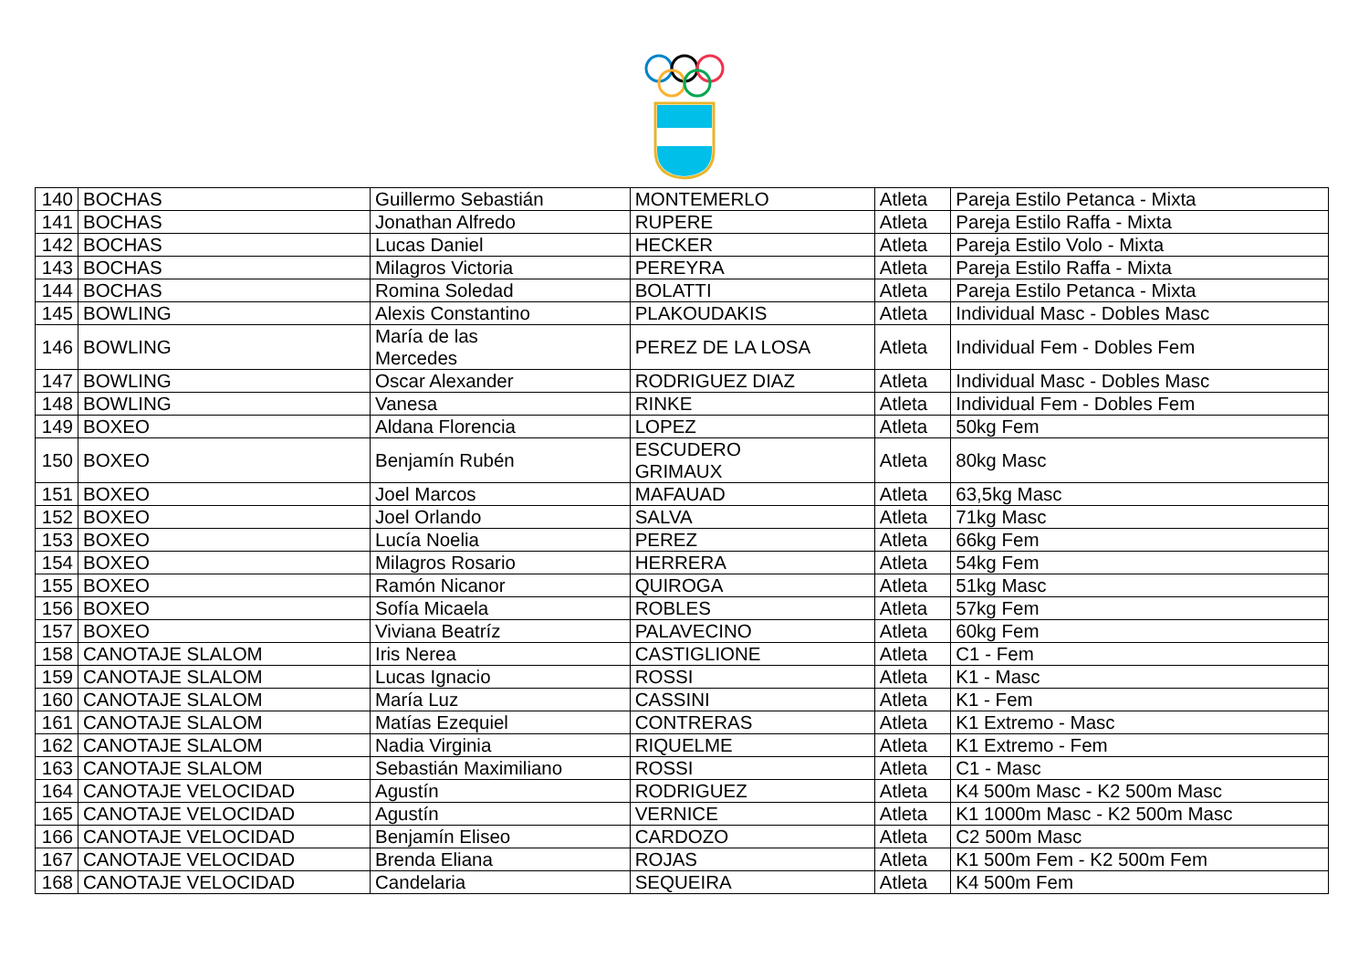| 140 | BOCHAS | Guillermo Sebastián | MONTEMERLO | Atleta | Pareja Estilo Petanca - Mixta |
| 141 | BOCHAS | Jonathan Alfredo | RUPERE | Atleta | Pareja Estilo Raffa - Mixta |
| 142 | BOCHAS | Lucas Daniel | HECKER | Atleta | Pareja Estilo Volo - Mixta |
| 143 | BOCHAS | Milagros Victoria | PEREYRA | Atleta | Pareja Estilo Raffa - Mixta |
| 144 | BOCHAS | Romina Soledad | BOLATTI | Atleta | Pareja Estilo Petanca - Mixta |
| 145 | BOWLING | Alexis Constantino | PLAKOUDAKIS | Atleta | Individual Masc - Dobles Masc |
| 146 | BOWLING | María de las Mercedes | PEREZ DE LA LOSA | Atleta | Individual Fem - Dobles Fem |
| 147 | BOWLING | Oscar Alexander | RODRIGUEZ DIAZ | Atleta | Individual Masc - Dobles Masc |
| 148 | BOWLING | Vanesa | RINKE | Atleta | Individual Fem - Dobles Fem |
| 149 | BOXEO | Aldana Florencia | LOPEZ | Atleta | 50kg Fem |
| 150 | BOXEO | Benjamín Rubén | ESCUDERO GRIMAUX | Atleta | 80kg Masc |
| 151 | BOXEO | Joel Marcos | MAFAUAD | Atleta | 63,5kg Masc |
| 152 | BOXEO | Joel Orlando | SALVA | Atleta | 71kg Masc |
| 153 | BOXEO | Lucía Noelia | PEREZ | Atleta | 66kg Fem |
| 154 | BOXEO | Milagros Rosario | HERRERA | Atleta | 54kg Fem |
| 155 | BOXEO | Ramón Nicanor | QUIROGA | Atleta | 51kg Masc |
| 156 | BOXEO | Sofía Micaela | ROBLES | Atleta | 57kg Fem |
| 157 | BOXEO | Viviana Beatríz | PALAVECINO | Atleta | 60kg Fem |
| 158 | CANOTAJE SLALOM | Iris Nerea | CASTIGLIONE | Atleta | C1 - Fem |
| 159 | CANOTAJE SLALOM | Lucas Ignacio | ROSSI | Atleta | K1 - Masc |
| 160 | CANOTAJE SLALOM | María Luz | CASSINI | Atleta | K1 - Fem |
| 161 | CANOTAJE SLALOM | Matías Ezequiel | CONTRERAS | Atleta | K1 Extremo - Masc |
| 162 | CANOTAJE SLALOM | Nadia Virginia | RIQUELME | Atleta | K1 Extremo - Fem |
| 163 | CANOTAJE SLALOM | Sebastián Maximiliano | ROSSI | Atleta | C1 - Masc |
| 164 | CANOTAJE VELOCIDAD | Agustín | RODRIGUEZ | Atleta | K4 500m Masc - K2 500m Masc |
| 165 | CANOTAJE VELOCIDAD | Agustín | VERNICE | Atleta | K1 1000m Masc - K2 500m Masc |
| 166 | CANOTAJE VELOCIDAD | Benjamín Eliseo | CARDOZO | Atleta | C2 500m Masc |
| 167 | CANOTAJE VELOCIDAD | Brenda Eliana | ROJAS | Atleta | K1 500m Fem - K2 500m Fem |
| 168 | CANOTAJE VELOCIDAD | Candelaria | SEQUEIRA | Atleta | K4 500m Fem |